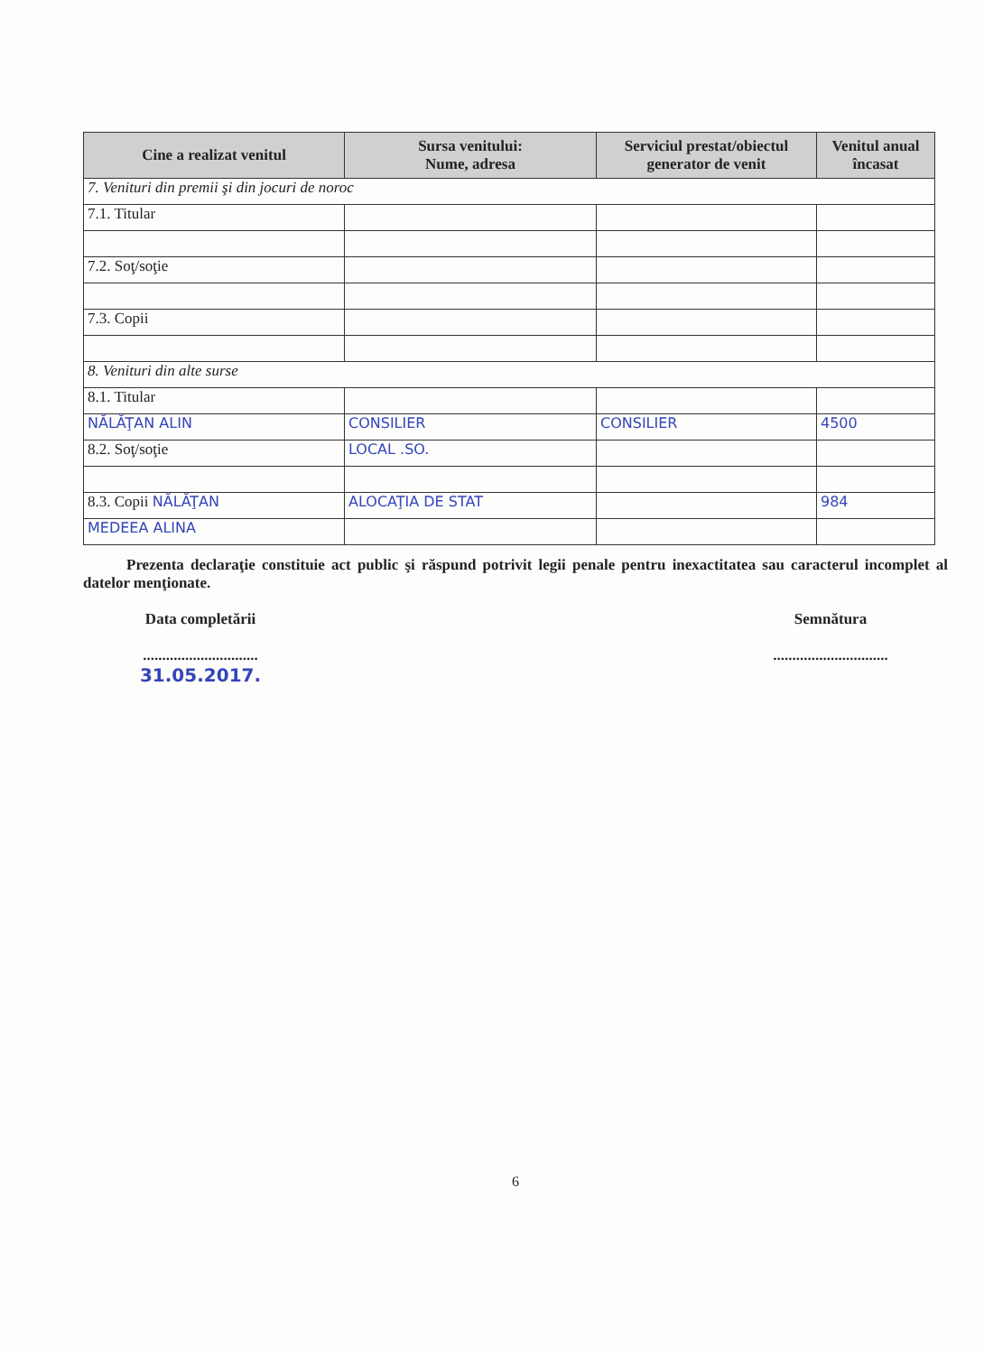| Cine a realizat venitul | Sursa venitului: Nume, adresa | Serviciul prestat/obiectul generator de venit | Venitul anual încasat |
| --- | --- | --- | --- |
| 7. Venituri din premii şi din jocuri de noroc | | | |
| 7.1. Titular | | | |
| 7.2. Soţ/soţie | | | |
| 7.3. Copii | | | |
| 8. Venituri din alte surse | | | |
| 8.1. Titular | | | |
| NĂLĂŢAN ALIN | CONSILIER | CONSILIER | 4500 |
| 8.2. Soţ/soţie | LOCAL .SO. | | |
| 8.3. Copii NĂLĂŢAN | ALOCAŢIA DE STAT | | 984 |
| MEDEEA ALINA | | | |
Prezenta declaraţie constituie act public şi răspund potrivit legii penale pentru inexactitatea sau caracterul incomplet al datelor menţionate.
Data completării
..............................
31.05.2017.
Semnătura
..............................
6